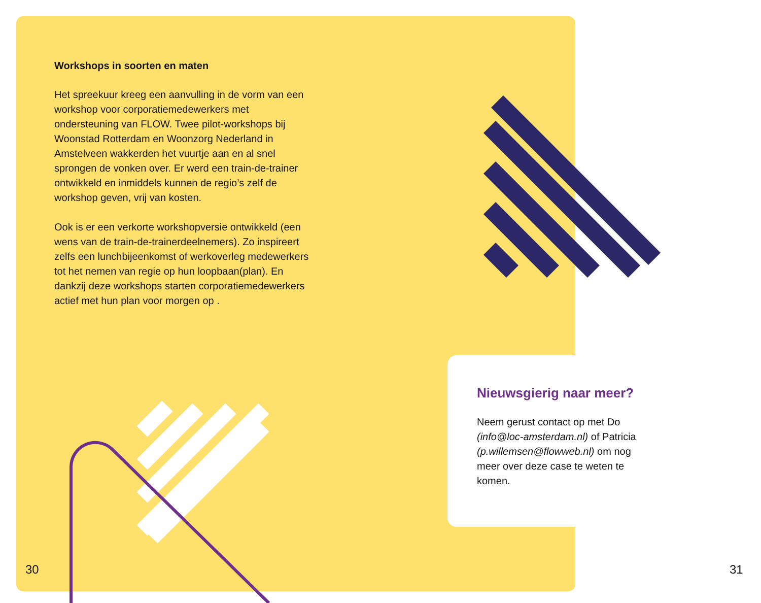Workshops in soorten en maten
Het spreekuur kreeg een aanvulling in de vorm van een workshop voor corporatiemedewerkers met ondersteuning van FLOW. Twee pilot-workshops bij Woonstad Rotterdam en Woonzorg Nederland in Amstelveen wakkerden het vuurtje aan en al snel sprongen de vonken over. Er werd een train-de-trainer ontwikkeld en inmiddels kunnen de regio’s zelf de workshop geven, vrij van kosten.
Ook is er een verkorte workshopversie ontwikkeld (een wens van de train-de-trainerdeelnemers). Zo inspireert zelfs een lunchbijeenkomst of werkoverleg medewerkers tot het nemen van regie op hun loopbaan(plan). En dankzij deze workshops starten corporatiemedewerkers actief met hun plan voor morgen op .
Nieuwsgierig naar meer?
Neem gerust contact op met Do (info@loc-amsterdam.nl) of Patricia (p.willemsen@flowweb.nl) om nog meer over deze case te weten te komen.
30 31